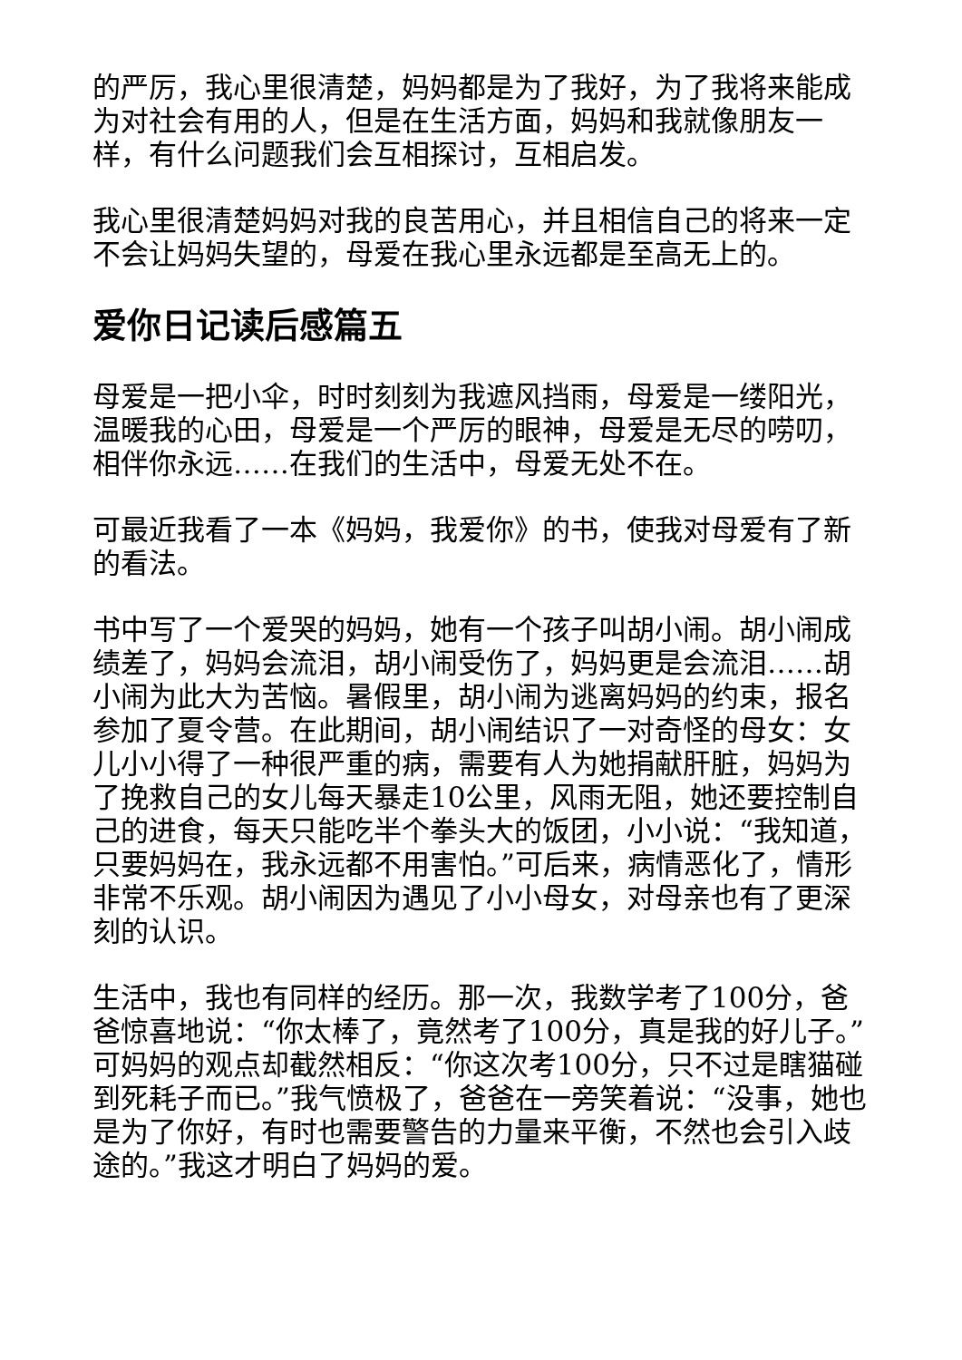的严厉，我心里很清楚，妈妈都是为了我好，为了我将来能成为对社会有用的人，但是在生活方面，妈妈和我就像朋友一样，有什么问题我们会互相探讨，互相启发。
我心里很清楚妈妈对我的良苦用心，并且相信自己的将来一定不会让妈妈失望的，母爱在我心里永远都是至高无上的。
爱你日记读后感篇五
母爱是一把小伞，时时刻刻为我遮风挡雨，母爱是一缕阳光，温暖我的心田，母爱是一个严厉的眼神，母爱是无尽的唠叨，相伴你永远……在我们的生活中，母爱无处不在。
可最近我看了一本《妈妈，我爱你》的书，使我对母爱有了新的看法。
书中写了一个爱哭的妈妈，她有一个孩子叫胡小闹。胡小闹成绩差了，妈妈会流泪，胡小闹受伤了，妈妈更是会流泪……胡小闹为此大为苦恼。暑假里，胡小闹为逃离妈妈的约束，报名参加了夏令营。在此期间，胡小闹结识了一对奇怪的母女：女儿小小得了一种很严重的病，需要有人为她捐献肝脏，妈妈为了挽救自己的女儿每天暴走10公里，风雨无阻，她还要控制自己的进食，每天只能吃半个拳头大的饭团，小小说：“我知道，只要妈妈在，我永远都不用害怕。”可后来，病情恶化了，情形非常不乐观。胡小闹因为遇见了小小母女，对母亲也有了更深刻的认识。
生活中，我也有同样的经历。那一次，我数学考了100分，爸爸惊喜地说：“你太棒了，竟然考了100分，真是我的好儿子。”可妈妈的观点却截然相反：“你这次考100分，只不过是瞎猫碰到死耗子而已。”我气愤极了，爸爸在一旁笑着说：“没事，她也是为了你好，有时也需要警告的力量来平衡，不然也会引入歧途的。”我这才明白了妈妈的爱。